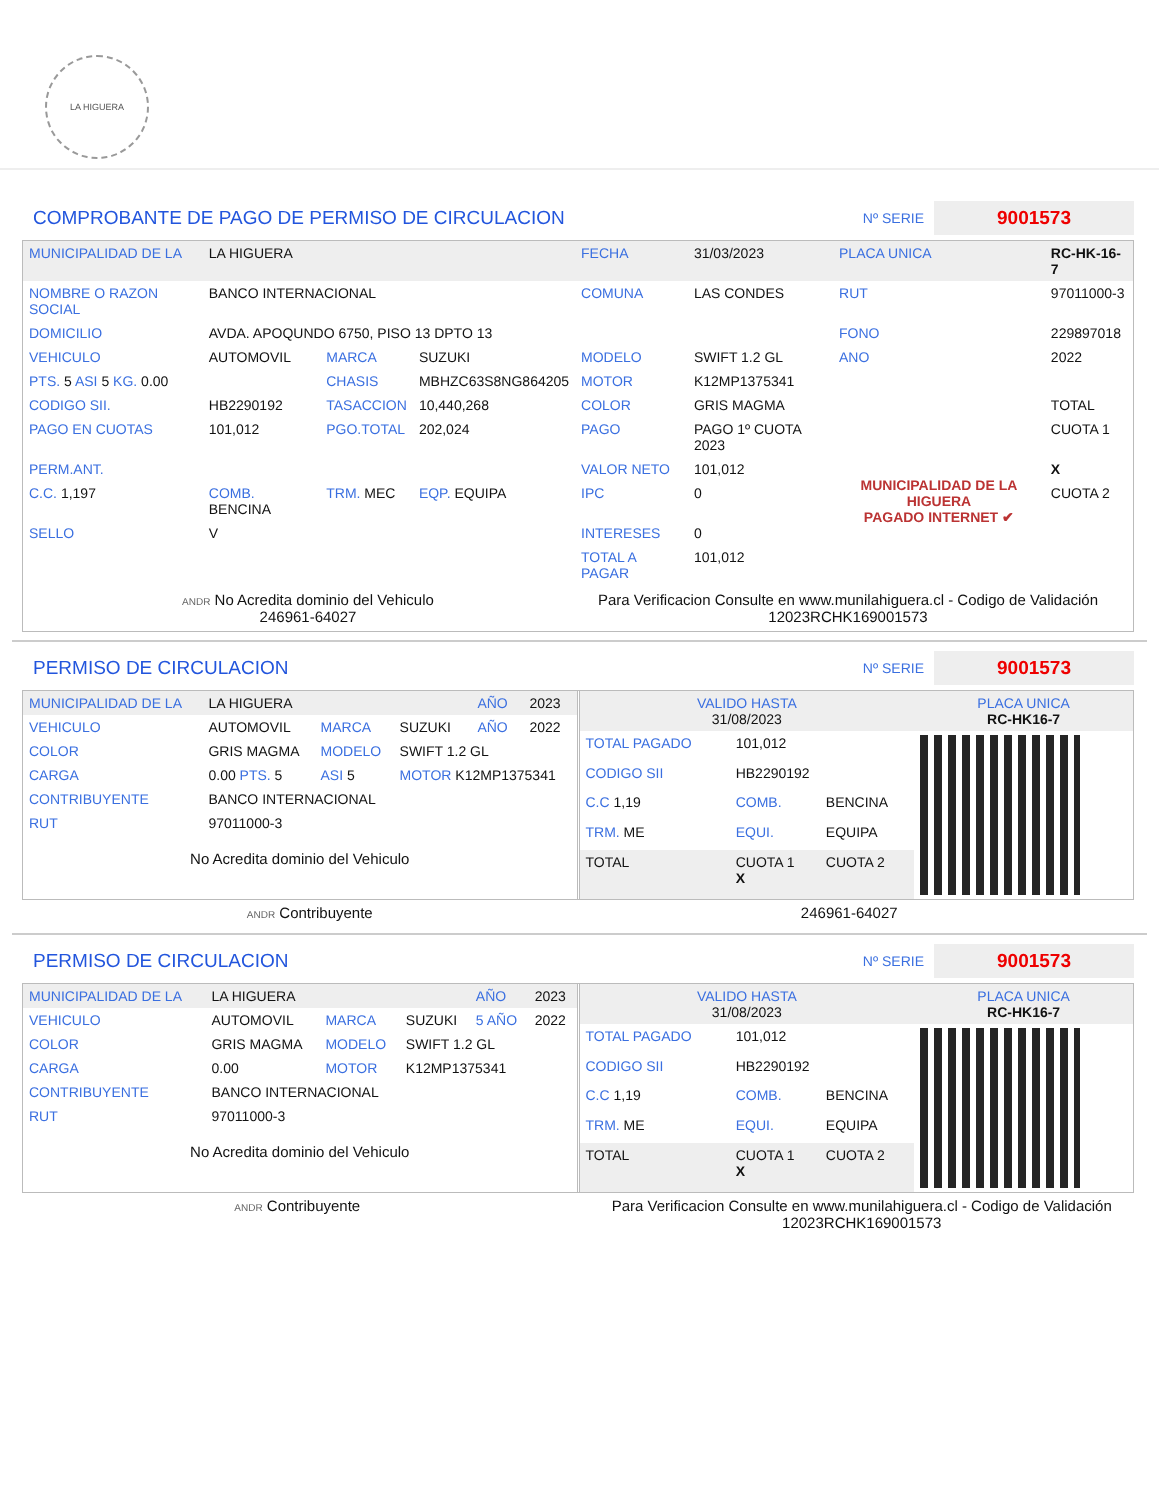LA HIGUERA
COMPROBANTE DE PAGO DE PERMISO DE CIRCULACION Nº SERIE 9001573
| MUNICIPALIDAD DE LA | LA HIGUERA | | | FECHA | 31/03/2023 | PLACA UNICA | RC-HK-16-7 |
| NOMBRE O RAZON SOCIAL | BANCO INTERNACIONAL | | | COMUNA | LAS CONDES | RUT | 97011000-3 |
| DOMICILIO | AVDA. APOQUNDO 6750, PISO 13 DPTO 13 | | | | | FONO | 229897018 |
| VEHICULO | AUTOMOVIL | MARCA | SUZUKI | MODELO | SWIFT 1.2 GL | ANO | 2022 |
| PTS. 5 ASI 5 KG. 0.00 | | CHASIS | MBHZC63S8NG864205 | MOTOR | K12MP1375341 | | |
| CODIGO SII. | HB2290192 | TASACCION | 10,440,268 | COLOR | GRIS MAGMA | | TOTAL |
| PAGO EN CUOTAS | 101,012 | PGO.TOTAL | 202,024 | PAGO | PAGO 1º CUOTA 2023 | MUNICIPALIDAD DE LA HIGUERA PAGADO INTERNET ✔ | CUOTA 1 |
| PERM.ANT. | | | | VALOR NETO | 101,012 | | X |
| C.C. 1,197 | COMB. BENCINA | TRM. MEC | EQP. EQUIPA | IPC | 0 | | CUOTA 2 |
| SELLO | V | | | INTERESES | 0 | | |
| | | | | TOTAL A PAGAR | 101,012 | | |
ANDR No Acredita dominio del Vehiculo
246961-64027
Para Verificacion Consulte en www.munilahiguera.cl - Codigo de Validación
12023RCHK169001573
PERMISO DE CIRCULACION Nº SERIE 9001573
| MUNICIPALIDAD DE LA | LA HIGUERA | | | AÑO | 2023 |
| VEHICULO | AUTOMOVIL | MARCA | SUZUKI | AÑO | 2022 |
| COLOR | GRIS MAGMA | MODELO | SWIFT 1.2 GL | | |
| CARGA | 0.00 PTS. 5 | ASI 5 | MOTOR K12MP1375341 | | |
| CONTRIBUYENTE | BANCO INTERNACIONAL | | | | |
| RUT | 97011000-3 | | | | |
No Acredita dominio del Vehiculo
| VALIDO HASTA 31/08/2023 | | | PLACA UNICA RC-HK16-7 |
| TOTAL PAGADO | 101,012 | | |
| CODIGO SII | HB2290192 | | |
| C.C 1,19 | COMB. | BENCINA | |
| TRM. ME | EQUI. | EQUIPA | |
| TOTAL | CUOTA 1 X | CUOTA 2 | |
ANDR Contribuyente 246961-64027
PERMISO DE CIRCULACION Nº SERIE 9001573
| MUNICIPALIDAD DE LA | LA HIGUERA | | | AÑO | 2023 |
| VEHICULO | AUTOMOVIL | MARCA | SUZUKI | 5 AÑO | 2022 |
| COLOR | GRIS MAGMA | MODELO | SWIFT 1.2 GL | | |
| CARGA | 0.00 | MOTOR | K12MP1375341 | | |
| CONTRIBUYENTE | BANCO INTERNACIONAL | | | | |
| RUT | 97011000-3 | | | | |
No Acredita dominio del Vehiculo
| VALIDO HASTA 31/08/2023 | | | PLACA UNICA RC-HK16-7 |
| TOTAL PAGADO | 101,012 | | |
| CODIGO SII | HB2290192 | | |
| C.C 1,19 | COMB. | BENCINA | |
| TRM. ME | EQUI. | EQUIPA | |
| TOTAL | CUOTA 1 X | CUOTA 2 | |
ANDR Contribuyente Para Verificacion Consulte en www.munilahiguera.cl - Codigo de Validación
12023RCHK169001573